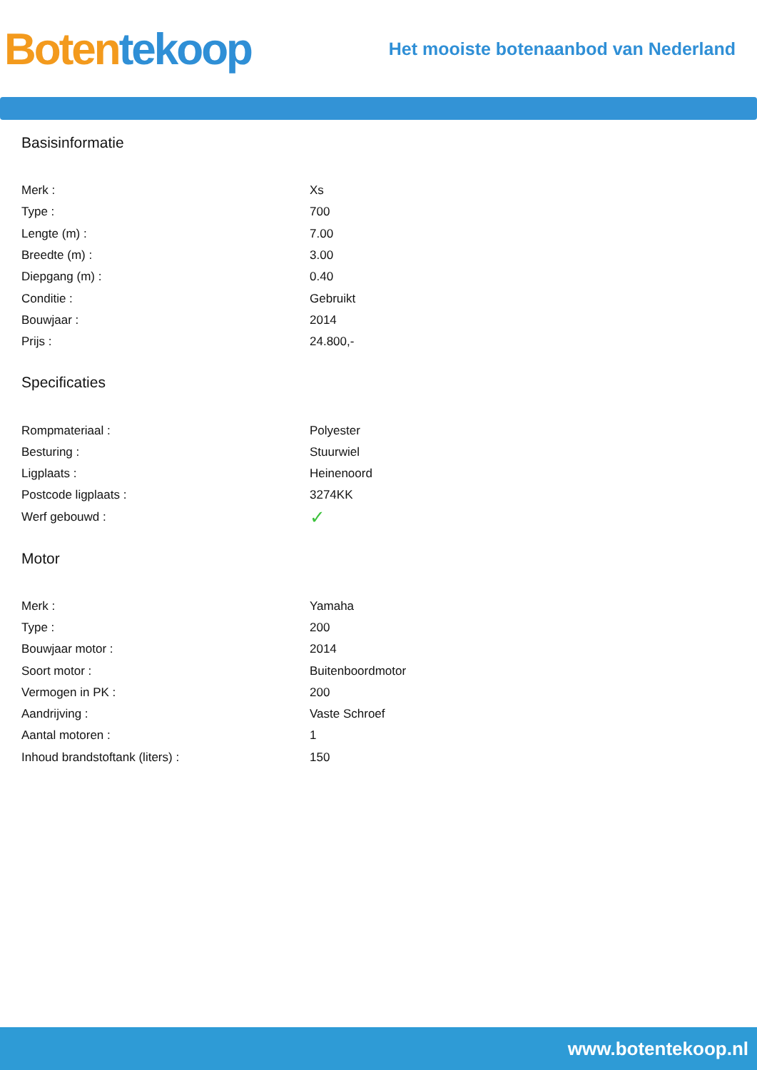Boten tekoop
Het mooiste botenaanbod van Nederland
Basisinformatie
| Merk : | Xs |
| Type : | 700 |
| Lengte (m) : | 7.00 |
| Breedte (m) : | 3.00 |
| Diepgang (m) : | 0.40 |
| Conditie : | Gebruikt |
| Bouwjaar : | 2014 |
| Prijs : | 24.800,- |
Specificaties
| Rompmateriaal : | Polyester |
| Besturing : | Stuurwiel |
| Ligplaats : | Heinenoord |
| Postcode ligplaats : | 3274KK |
| Werf gebouwd : | ✓ |
Motor
| Merk : | Yamaha |
| Type : | 200 |
| Bouwjaar motor : | 2014 |
| Soort motor : | Buitenboordmotor |
| Vermogen in PK : | 200 |
| Aandrijving : | Vaste Schroef |
| Aantal motoren : | 1 |
| Inhoud brandstoftank (liters) : | 150 |
www.botentekoop.nl